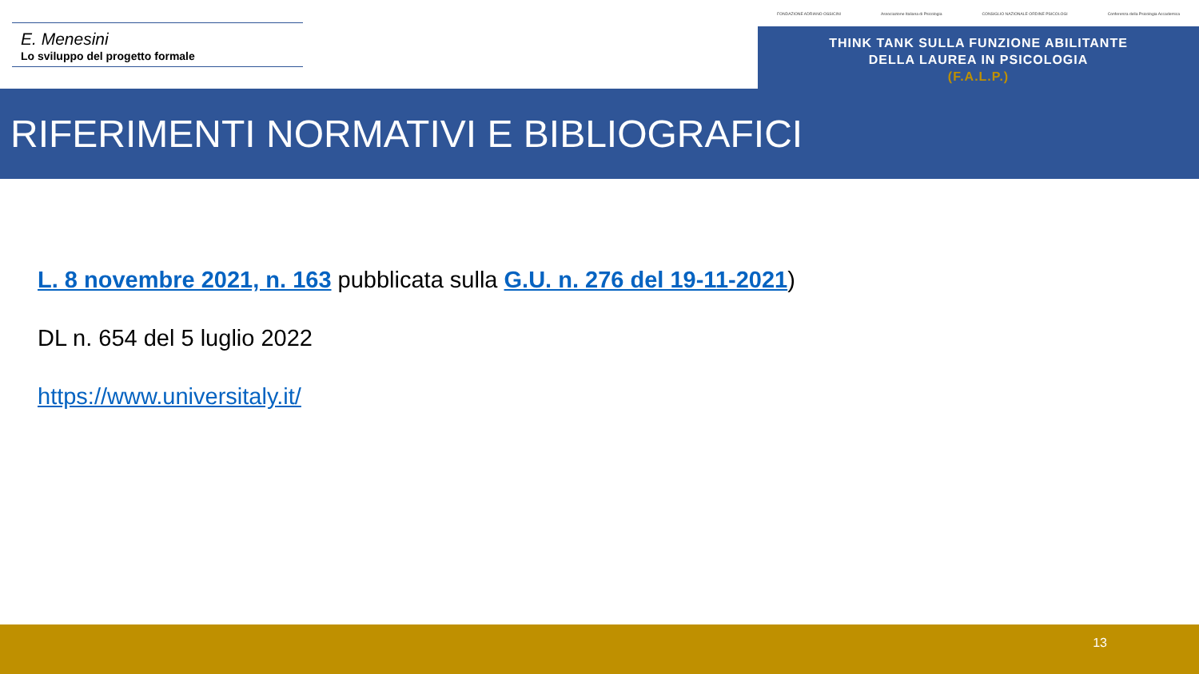E. Menesini
Lo sviluppo del progetto formale
FONDAZIONE ADRIANO OSSICINI Associazione Italiana di Psicologia CONSIGLIO NAZIONALE ORDINE PSICOLOGI Conferenza della Psicologia Accademica
THINK TANK SULLA FUNZIONE ABILITANTE
DELLA LAUREA IN PSICOLOGIA
(F.A.L.P.)
RIFERIMENTI NORMATIVI E BIBLIOGRAFICI
L. 8 novembre 2021, n. 163 pubblicata sulla G.U. n. 276 del 19-11-2021)
DL n. 654 del 5 luglio 2022
https://www.universitaly.it/
13